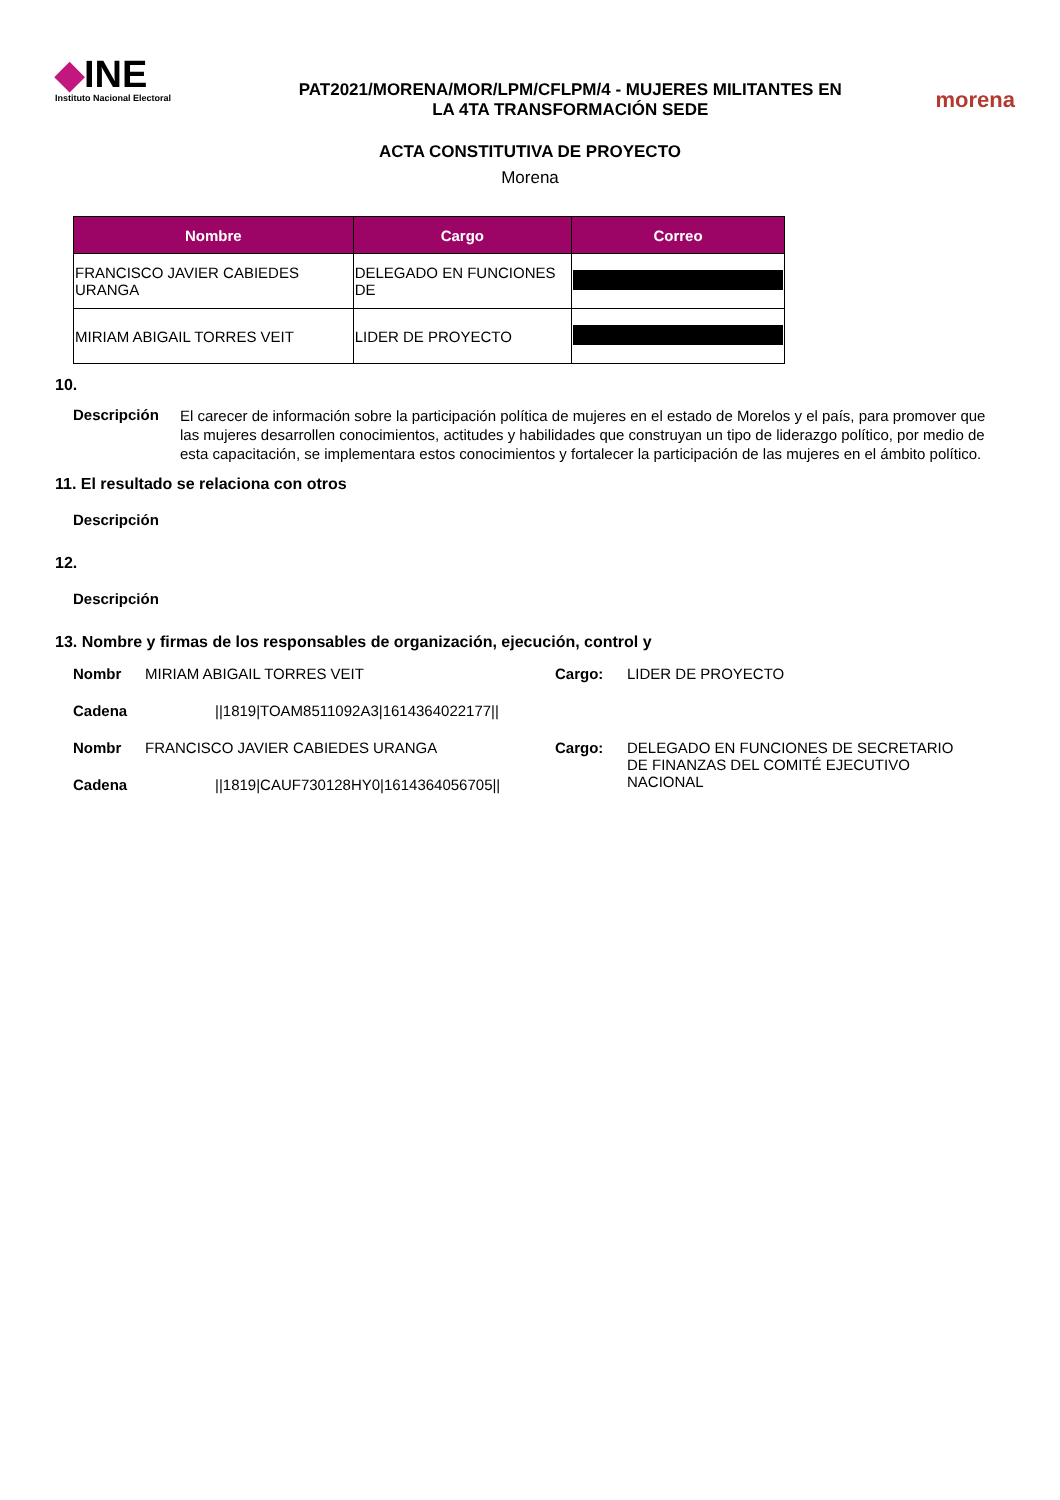◆INE
Instituto Nacional Electoral
PAT2021/MORENA/MOR/LPM/CFLPM/4 - MUJERES MILITANTES EN
LA 4TA TRANSFORMACIÓN SEDE
morena
ACTA CONSTITUTIVA DE PROYECTO
Morena
| Nombre | Cargo | Correo |
| --- | --- | --- |
| FRANCISCO JAVIER CABIEDES URANGA | DELEGADO EN FUNCIONES DE | |
| MIRIAM ABIGAIL TORRES VEIT | LIDER DE PROYECTO | |
10.
Descripción
El carecer de información sobre la participación política de mujeres en el estado de Morelos y el país, para promover que las mujeres desarrollen conocimientos, actitudes y habilidades que construyan un tipo de liderazgo político, por medio de esta capacitación, se implementara estos conocimientos y fortalecer la participación de las mujeres en el ámbito político.
11. El resultado se relaciona con otros
Descripción
12.
Descripción
13. Nombre y firmas de los responsables de organización, ejecución, control y
Nombr
MIRIAM ABIGAIL TORRES VEIT
Cargo:
LIDER DE PROYECTO
Cadena
||1819|TOAM8511092A3|1614364022177||
Nombr
FRANCISCO JAVIER CABIEDES URANGA
Cargo:
DELEGADO EN FUNCIONES DE SECRETARIO DE FINANZAS DEL COMITÉ EJECUTIVO NACIONAL
Cadena
||1819|CAUF730128HY0|1614364056705||